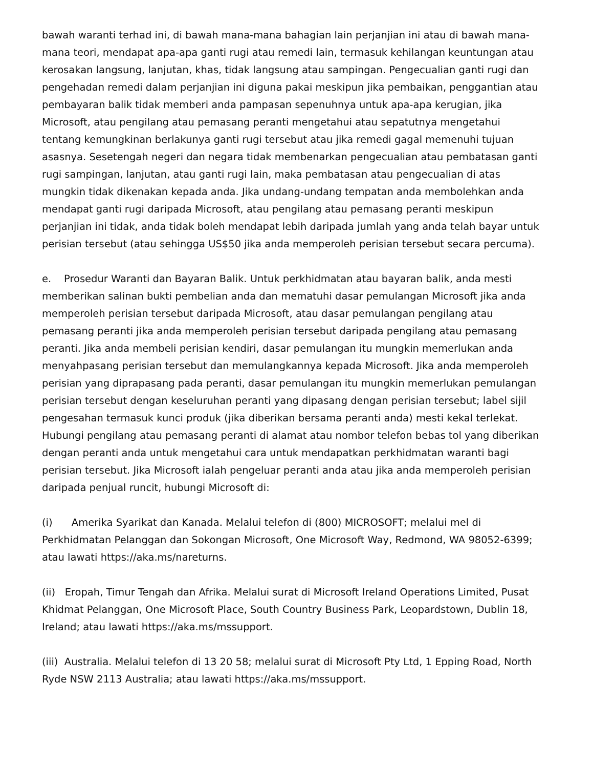bawah waranti terhad ini, di bawah mana-mana bahagian lain perjanjian ini atau di bawah mana-mana teori, mendapat apa-apa ganti rugi atau remedi lain, termasuk kehilangan keuntungan atau kerosakan langsung, lanjutan, khas, tidak langsung atau sampingan. Pengecualian ganti rugi dan pengehadan remedi dalam perjanjian ini diguna pakai meskipun jika pembaikan, penggantian atau pembayaran balik tidak memberi anda pampasan sepenuhnya untuk apa-apa kerugian, jika Microsoft, atau pengilang atau pemasang peranti mengetahui atau sepatutnya mengetahui tentang kemungkinan berlakunya ganti rugi tersebut atau jika remedi gagal memenuhi tujuan asasnya. Sesetengah negeri dan negara tidak membenarkan pengecualian atau pembatasan ganti rugi sampingan, lanjutan, atau ganti rugi lain, maka pembatasan atau pengecualian di atas mungkin tidak dikenakan kepada anda. Jika undang-undang tempatan anda membolehkan anda mendapat ganti rugi daripada Microsoft, atau pengilang atau pemasang peranti meskipun perjanjian ini tidak, anda tidak boleh mendapat lebih daripada jumlah yang anda telah bayar untuk perisian tersebut (atau sehingga US$50 jika anda memperoleh perisian tersebut secara percuma).
e. Prosedur Waranti dan Bayaran Balik. Untuk perkhidmatan atau bayaran balik, anda mesti memberikan salinan bukti pembelian anda dan mematuhi dasar pemulangan Microsoft jika anda memperoleh perisian tersebut daripada Microsoft, atau dasar pemulangan pengilang atau pemasang peranti jika anda memperoleh perisian tersebut daripada pengilang atau pemasang peranti. Jika anda membeli perisian kendiri, dasar pemulangan itu mungkin memerlukan anda menyahpasang perisian tersebut dan memulangkannya kepada Microsoft. Jika anda memperoleh perisian yang diprapasang pada peranti, dasar pemulangan itu mungkin memerlukan pemulangan perisian tersebut dengan keseluruhan peranti yang dipasang dengan perisian tersebut; label sijil pengesahan termasuk kunci produk (jika diberikan bersama peranti anda) mesti kekal terlekat. Hubungi pengilang atau pemasang peranti di alamat atau nombor telefon bebas tol yang diberikan dengan peranti anda untuk mengetahui cara untuk mendapatkan perkhidmatan waranti bagi perisian tersebut. Jika Microsoft ialah pengeluar peranti anda atau jika anda memperoleh perisian daripada penjual runcit, hubungi Microsoft di:
(i) Amerika Syarikat dan Kanada. Melalui telefon di (800) MICROSOFT; melalui mel di Perkhidmatan Pelanggan dan Sokongan Microsoft, One Microsoft Way, Redmond, WA 98052-6399; atau lawati https://aka.ms/nareturns.
(ii) Eropah, Timur Tengah dan Afrika. Melalui surat di Microsoft Ireland Operations Limited, Pusat Khidmat Pelanggan, One Microsoft Place, South Country Business Park, Leopardstown, Dublin 18, Ireland; atau lawati https://aka.ms/mssupport.
(iii) Australia. Melalui telefon di 13 20 58; melalui surat di Microsoft Pty Ltd, 1 Epping Road, North Ryde NSW 2113 Australia; atau lawati https://aka.ms/mssupport.